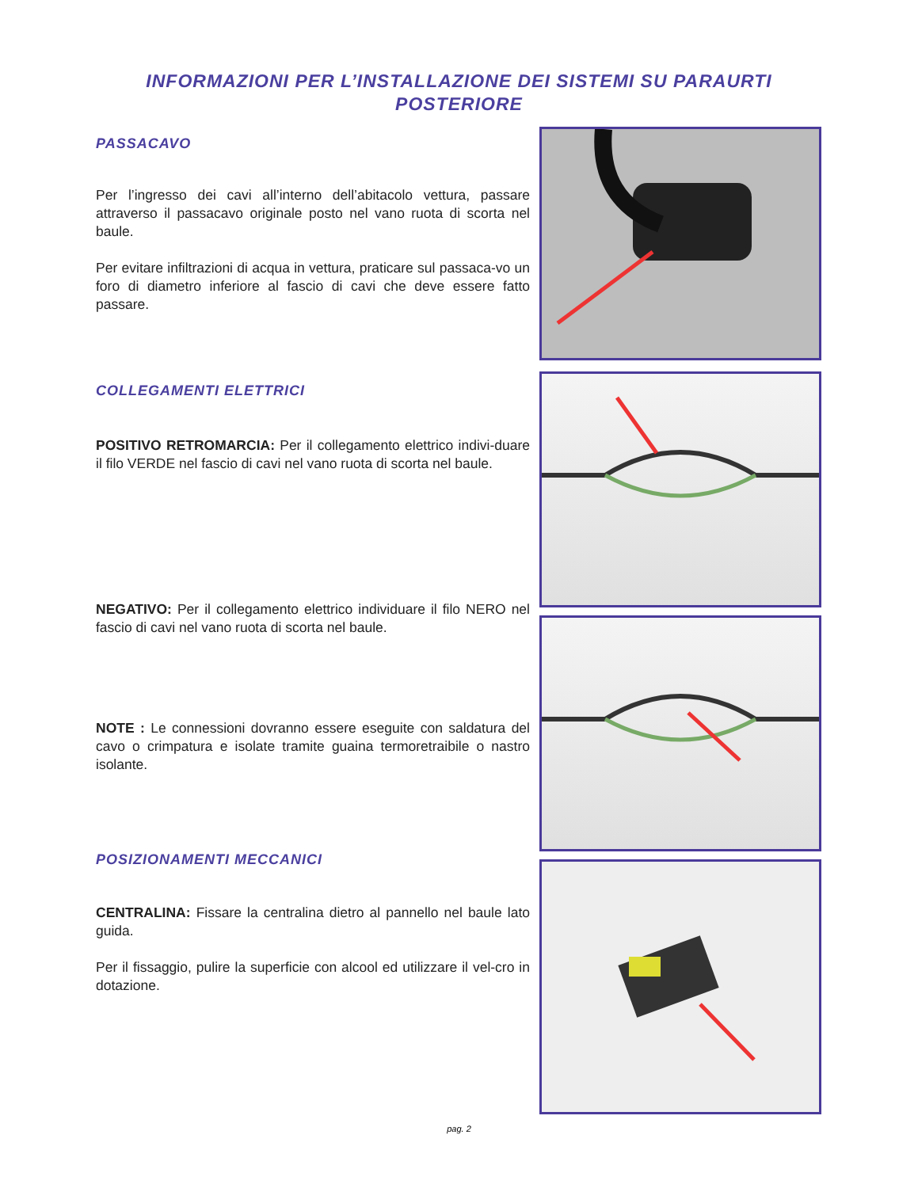INFORMAZIONI PER L’INSTALLAZIONE DEI SISTEMI SU PARAURTI
POSTERIORE
PASSACAVO
Per l’ingresso dei cavi all’interno dell’abitacolo vettura, passare attraverso il passacavo originale posto nel vano ruota di scorta nel baule.
Per evitare infiltrazioni di acqua in vettura, praticare sul passaca-vo un foro di diametro inferiore al fascio di cavi che deve essere fatto passare.
COLLEGAMENTI ELETTRICI
POSITIVO RETROMARCIA: Per il collegamento elettrico indivi-duare il filo VERDE nel fascio di cavi nel vano ruota di scorta nel baule.
NEGATIVO: Per il collegamento elettrico individuare il filo NERO nel fascio di cavi nel vano ruota di scorta nel baule.
NOTE : Le connessioni dovranno essere eseguite con saldatura del cavo o crimpatura e isolate tramite guaina termoretraibile o nastro isolante.
POSIZIONAMENTI MECCANICI
CENTRALINA: Fissare la centralina dietro al pannello nel baule lato guida.
Per il fissaggio, pulire la superficie con alcool ed utilizzare il vel-cro in dotazione.
pag. 2